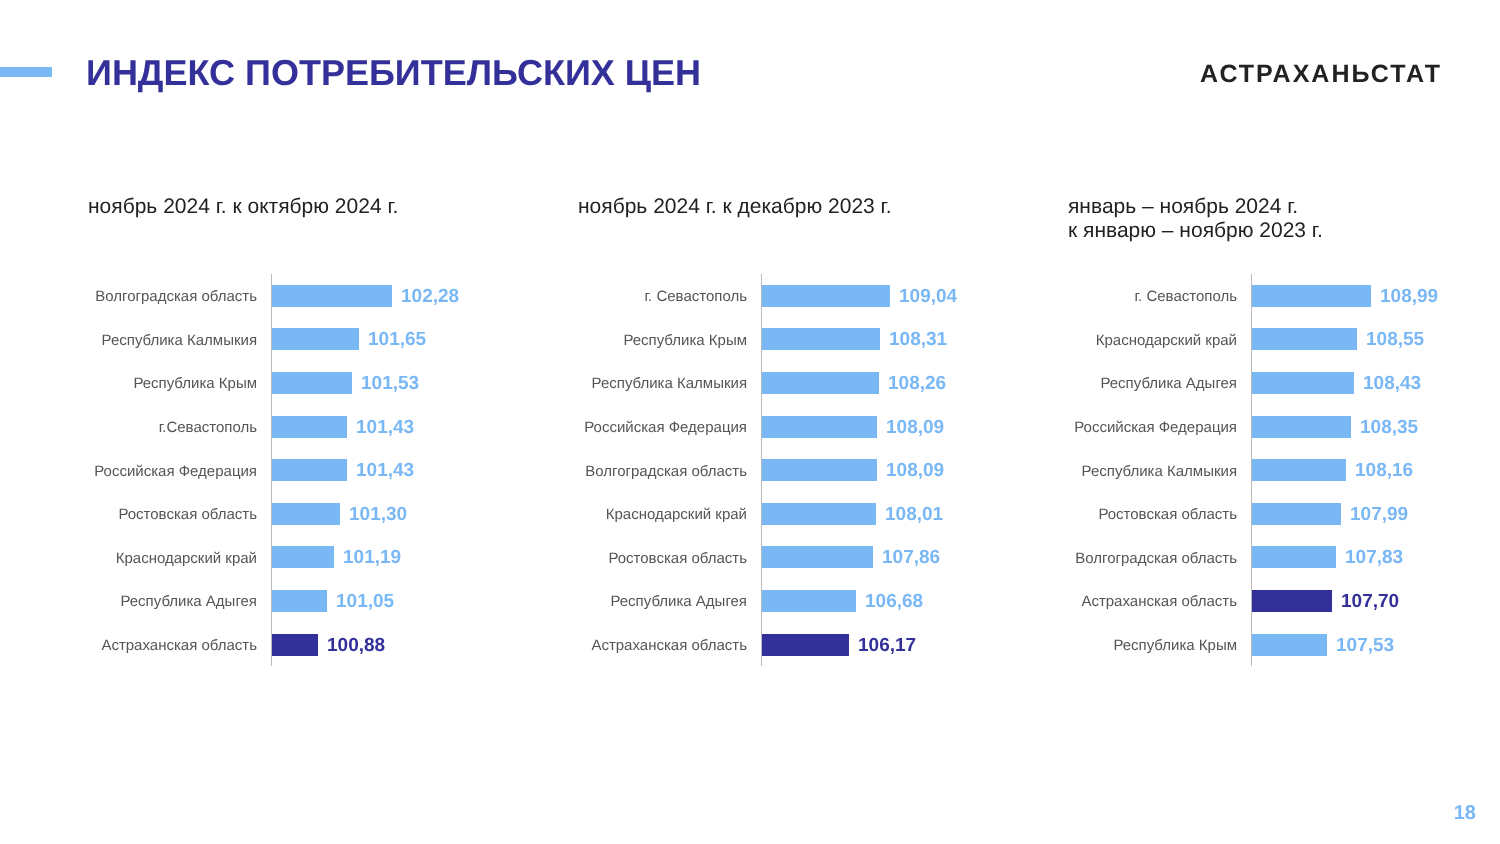ИНДЕКС ПОТРЕБИТЕЛЬСКИХ ЦЕН
АСТРАХАНЬСТАТ
ноябрь 2024 г. к октябрю 2024 г.
Волгоградская область
102,28
Республика Калмыкия
101,65
Республика Крым
101,53
г.Севастополь
101,43
Российская Федерация
101,43
Ростовская область
101,30
Краснодарский край
101,19
Республика Адыгея
101,05
Астраханская область
100,88
ноябрь 2024 г. к декабрю 2023 г.
г. Севастополь
109,04
Республика Крым
108,31
Республика Калмыкия
108,26
Российская Федерация
108,09
Волгоградская область
108,09
Краснодарский край
108,01
Ростовская область
107,86
Республика Адыгея
106,68
Астраханская область
106,17
январь – ноябрь 2024 г.
к январю – ноябрю 2023 г.
г. Севастополь
108,99
Краснодарский край
108,55
Республика Адыгея
108,43
Российская Федерация
108,35
Республика Калмыкия
108,16
Ростовская область
107,99
Волгоградская область
107,83
Астраханская область
107,70
Республика Крым
107,53
18